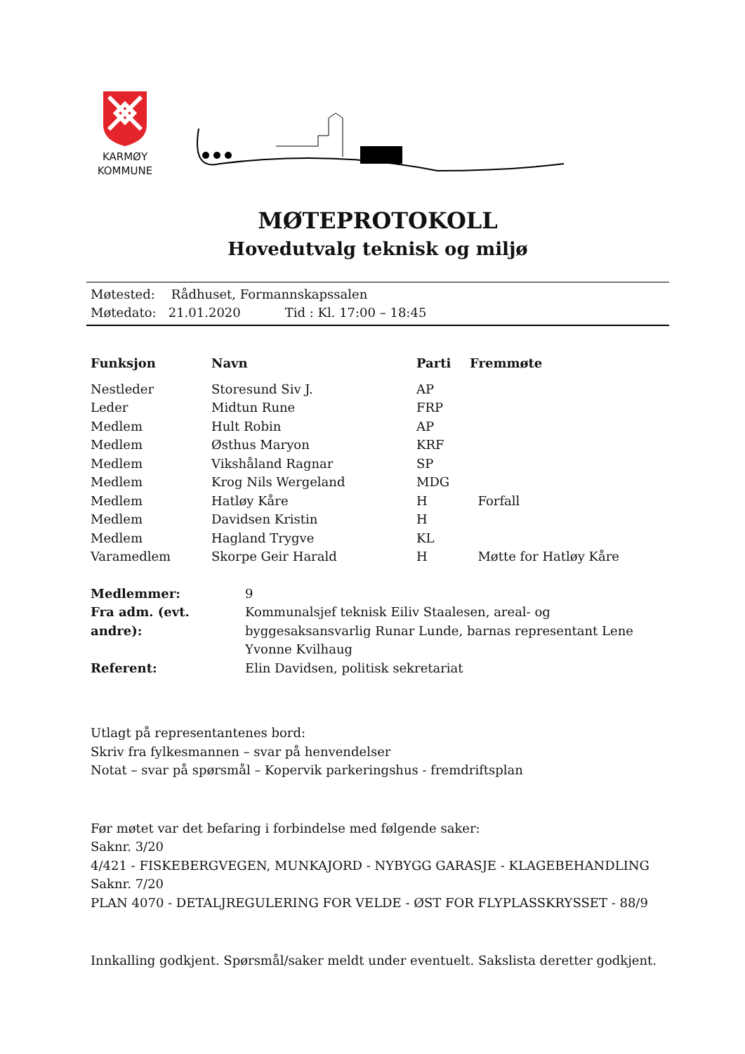KARMØY
KOMMUNE
MØTEPROTOKOLL
Hovedutvalg teknisk og miljø
Møtested: Rådhuset, Formannskapssalen
Møtedato: 21.01.2020 Tid : Kl. 17:00 – 18:45
| Funksjon | Navn | Parti | Fremmøte |
| --- | --- | --- | --- |
| Nestleder | Storesund Siv J. | AP | |
| Leder | Midtun Rune | FRP | |
| Medlem | Hult Robin | AP | |
| Medlem | Østhus Maryon | KRF | |
| Medlem | Vikshåland Ragnar | SP | |
| Medlem | Krog Nils Wergeland | MDG | |
| Medlem | Hatløy Kåre | H | Forfall |
| Medlem | Davidsen Kristin | H | |
| Medlem | Hagland Trygve | KL | |
| Varamedlem | Skorpe Geir Harald | H | Møtte for Hatløy Kåre |
| Medlemmer: | 9 |
| Fra adm. (evt. andre): | Kommunalsjef teknisk Eiliv Staalesen, areal- og byggesaksansvarlig Runar Lunde, barnas representant Lene Yvonne Kvilhaug |
| Referent: | Elin Davidsen, politisk sekretariat |
Utlagt på representantenes bord:
Skriv fra fylkesmannen – svar på henvendelser
Notat – svar på spørsmål – Kopervik parkeringshus - fremdriftsplan
Før møtet var det befaring i forbindelse med følgende saker:
Saknr. 3/20
4/421 - FISKEBERGVEGEN, MUNKAJORD - NYBYGG GARASJE - KLAGEBEHANDLING
Saknr. 7/20
PLAN 4070 - DETALJREGULERING FOR VELDE - ØST FOR FLYPLASSKRYSSET - 88/9
Innkalling godkjent. Spørsmål/saker meldt under eventuelt. Sakslista deretter godkjent.